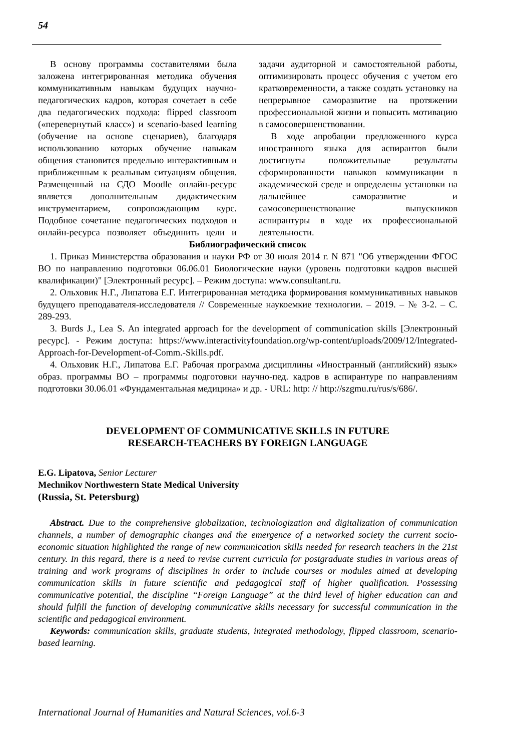54
В основу программы составителями была заложена интегрированная методика обучения коммуникативным навыкам будущих научно-педагогических кадров, которая сочетает в себе два педагогических подхода: flipped classroom («перевернутый класс») и scenario-based learning (обучение на основе сценариев), благодаря использованию которых обучение навыкам общения становится предельно интерактивным и приближенным к реальным ситуациям общения. Размещенный на СДО Moodle онлайн-ресурс является дополнительным дидактическим инструментарием, сопровождающим курс. Подобное сочетание педагогических подходов и онлайн-ресурса позволяет объединить цели и задачи аудиторной и самостоятельной работы, оптимизировать процесс обучения с учетом его кратковременности, а также создать установку на непрерывное саморазвитие на протяжении профессиональной жизни и повысить мотивацию в самосовершенствовании.
В ходе апробации предложенного курса иностранного языка для аспирантов были достигнуты положительные результаты сформированности навыков коммуникации в академической среде и определены установки на дальнейшее саморазвитие и самосовершенствование выпускников аспирантуры в ходе их профессиональной деятельности.
Библиографический список
1. Приказ Министерства образования и науки РФ от 30 июля 2014 г. N 871 "Об утверждении ФГОС ВО по направлению подготовки 06.06.01 Биологические науки (уровень подготовки кадров высшей квалификации)" [Электронный ресурс]. – Режим доступа: www.consultant.ru.
2. Ольховик Н.Г., Липатова Е.Г. Интегрированная методика формирования коммуникативных навыков будущего преподавателя-исследователя // Современные наукоемкие технологии. – 2019. – № 3-2. – С. 289-293.
3. Burds J., Lea S. An integrated approach for the development of communication skills [Электронный ресурс]. - Режим доступа: https://www.interactivityfoundation.org/wp-content/uploads/2009/12/Integrated-Approach-for-Development-of-Comm.-Skills.pdf.
4. Ольховик Н.Г., Липатова Е.Г. Рабочая программа дисциплины «Иностранный (английский) язык» образ. программы ВО – программы подготовки научно-пед. кадров в аспирантуре по направлениям подготовки 30.06.01 «Фундаментальная медицина» и др. - URL: http: // http://szgmu.ru/rus/s/686/.
DEVELOPMENT OF COMMUNICATIVE SKILLS IN FUTURE
RESEARCH-TEACHERS BY FOREIGN LANGUAGE
E.G. Lipatova, Senior Lecturer
Mechnikov Northwestern State Medical University
(Russia, St. Petersburg)
Abstract. Due to the comprehensive globalization, technologization and digitalization of communication channels, a number of demographic changes and the emergence of a networked society the current socio-economic situation highlighted the range of new communication skills needed for research teachers in the 21st century. In this regard, there is a need to revise current curricula for postgraduate studies in various areas of training and work programs of disciplines in order to include courses or modules aimed at developing communication skills in future scientific and pedagogical staff of higher qualification. Possessing communicative potential, the discipline “Foreign Language” at the third level of higher education can and should fulfill the function of developing communicative skills necessary for successful communication in the scientific and pedagogical environment.
Keywords: communication skills, graduate students, integrated methodology, flipped classroom, scenario-based learning.
International Journal of Humanities and Natural Sciences, vol.6-3